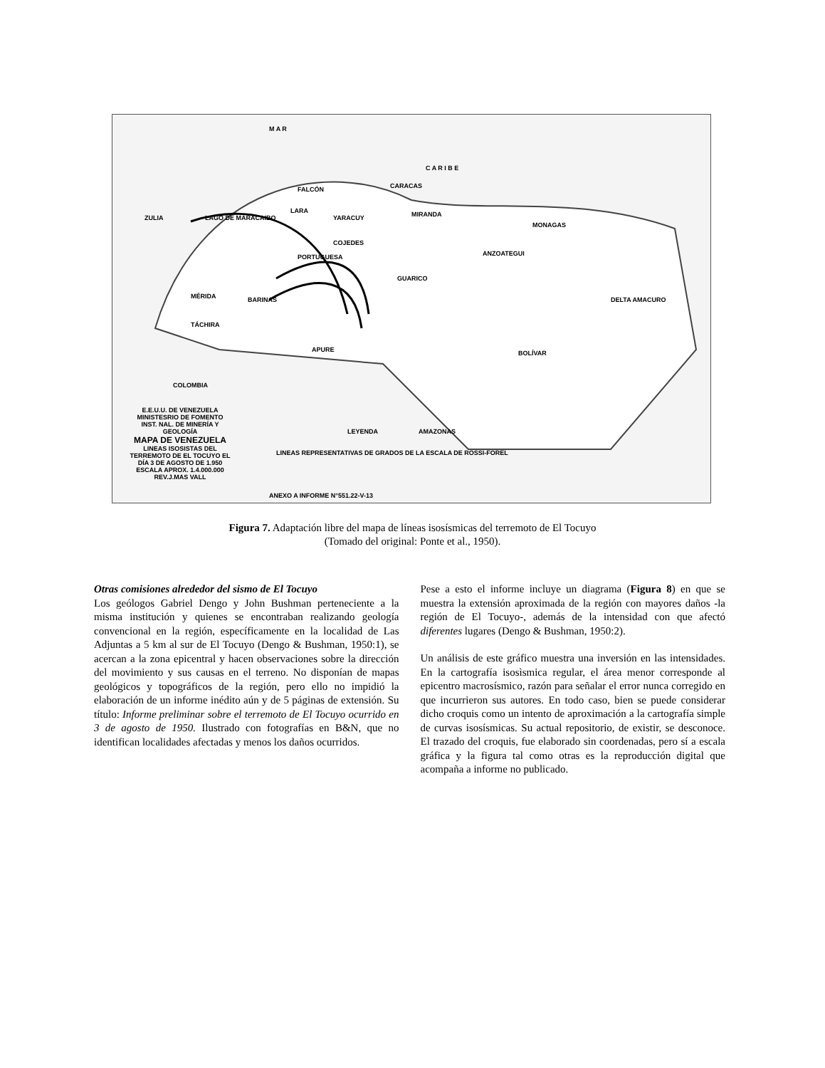M A R
C A R I B E
FALCÓN CARACAS
ZULIA LAGO DE MARACAIBO
LARA
YARACUY MIRANDA
PORTUGUESA
COJEDES
ANZOATEGUI
MONAGAS
MÉRIDA BARINAS
GUARICO
DELTA AMACURO
TÁCHIRA
APURE BOLÍVAR
COLOMBIA
AMAZONAS LEYENDA
E.E.U.U. DE VENEZUELA
MINISTESRIO DE FOMENTO
INST. NAL. DE MINERÍA Y GEOLOGÍA
MAPA DE VENEZUELA
LINEAS ISOSISTAS DEL TERREMOTO DE EL TOCUYO EL DÍA 3 DE AGOSTO DE 1.950
ESCALA APROX. 1.4.000.000
REV.J.MAS VALL LINEAS REPRESENTATIVAS DE GRADOS DE LA ESCALA DE ROSSI-FOREL
ANEXO A INFORME N°551.22-V-13
Figura 7. Adaptación libre del mapa de líneas isosísmicas del terremoto de El Tocuyo
(Tomado del original: Ponte et al., 1950).
Otras comisiones alrededor del sismo de El Tocuyo
Los geólogos Gabriel Dengo y John Bushman perteneciente a la misma institución y quienes se encontraban realizando geología convencional en la región, específicamente en la localidad de Las Adjuntas a 5 km al sur de El Tocuyo (Dengo & Bushman, 1950:1), se acercan a la zona epicentral y hacen observaciones sobre la dirección del movimiento y sus causas en el terreno. No disponían de mapas geológicos y topográficos de la región, pero ello no impidió la elaboración de un informe inédito aún y de 5 páginas de extensión. Su título: Informe preliminar sobre el terremoto de El Tocuyo ocurrido en 3 de agosto de 1950. Ilustrado con fotografías en B&N, que no identifican localidades afectadas y menos los daños ocurridos.
Pese a esto el informe incluye un diagrama (Figura 8) en que se muestra la extensión aproximada de la región con mayores daños -la región de El Tocuyo-, además de la intensidad con que afectó diferentes lugares (Dengo & Bushman, 1950:2).
Un análisis de este gráfico muestra una inversión en las intensidades. En la cartografía isosìsmica regular, el área menor corresponde al epicentro macrosísmico, razón para señalar el error nunca corregido en que incurrieron sus autores. En todo caso, bien se puede considerar dicho croquis como un intento de aproximación a la cartografía simple de curvas isosísmicas. Su actual repositorio, de existir, se desconoce. El trazado del croquis, fue elaborado sin coordenadas, pero sí a escala gráfica y la figura tal como otras es la reproducción digital que acompaña a informe no publicado.